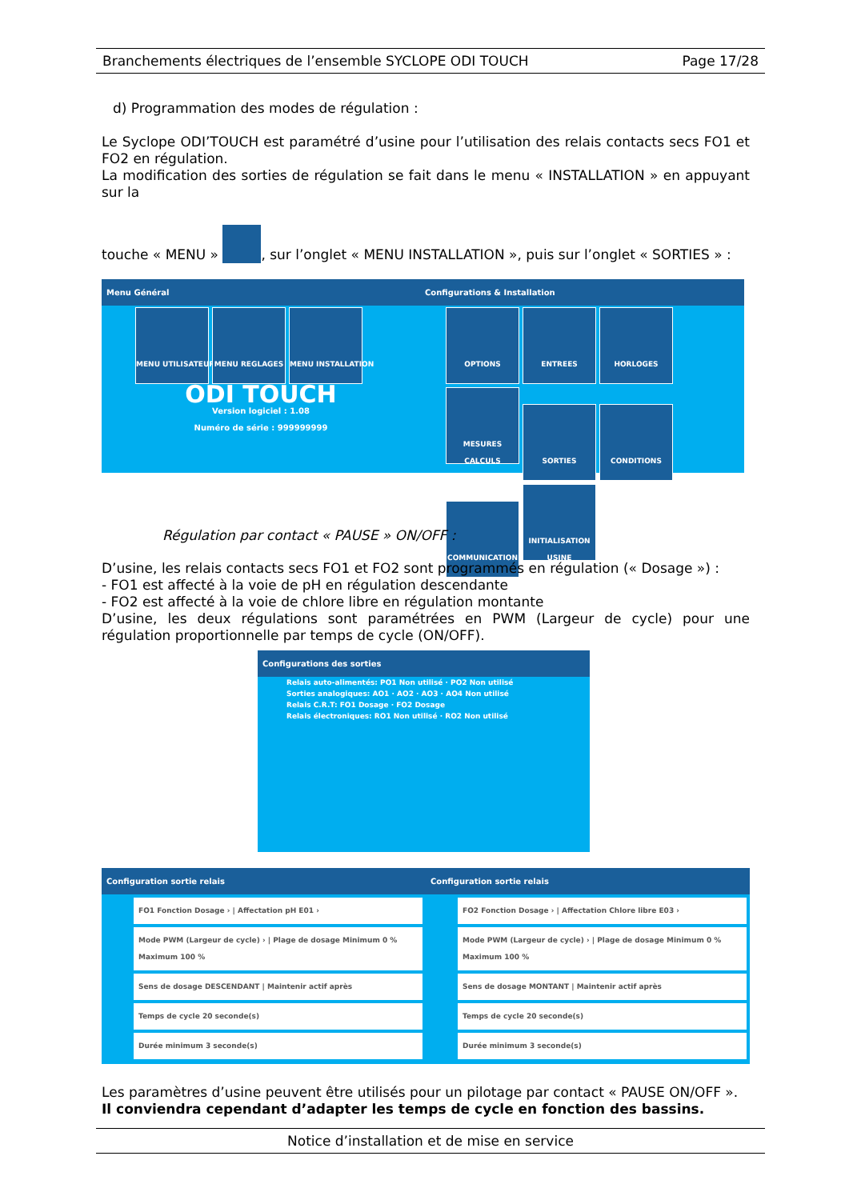Branchements électriques de l’ensemble SYCLOPE ODI TOUCH Page 17/28
d) Programmation des modes de régulation :
Le Syclope ODI’TOUCH est paramétré d’usine pour l’utilisation des relais contacts secs FO1 et FO2 en régulation.
La modification des sorties de régulation se fait dans le menu « INSTALLATION » en appuyant sur la
touche « MENU » , sur l’onglet « MENU INSTALLATION », puis sur l’onglet « SORTIES » :
Menu Général
MENU UTILISATEUR MENU REGLAGES MENU INSTALLATION
ODI TOUCH
Version logiciel : 1.08
Numéro de série : 999999999
Configurations & Installation
OPTIONS ENTREES HORLOGES MESURES CALCULS SORTIES CONDITIONS COMMUNICATION INITIALISATION USINE
Régulation par contact « PAUSE » ON/OFF :
D’usine, les relais contacts secs FO1 et FO2 sont programmés en régulation (« Dosage ») :
- FO1 est affecté à la voie de pH en régulation descendante
- FO2 est affecté à la voie de chlore libre en régulation montante
D’usine, les deux régulations sont paramétrées en PWM (Largeur de cycle) pour une régulation proportionnelle par temps de cycle (ON/OFF).
Configurations des sorties
Relais auto-alimentés: PO1 Non utilisé · PO2 Non utilisé
Sorties analogiques: AO1 · AO2 · AO3 · AO4 Non utilisé
Relais C.R.T: FO1 Dosage · FO2 Dosage
Relais électroniques: RO1 Non utilisé · RO2 Non utilisé
Configuration sortie relais
FO1 Fonction Dosage › | Affectation pH E01 ›
Mode PWM (Largeur de cycle) › | Plage de dosage Minimum 0 % Maximum 100 %
Sens de dosage DESCENDANT | Maintenir actif après
Temps de cycle 20 seconde(s)
Durée minimum 3 seconde(s)
Configuration sortie relais
FO2 Fonction Dosage › | Affectation Chlore libre E03 ›
Mode PWM (Largeur de cycle) › | Plage de dosage Minimum 0 % Maximum 100 %
Sens de dosage MONTANT | Maintenir actif après
Temps de cycle 20 seconde(s)
Durée minimum 3 seconde(s)
Les paramètres d’usine peuvent être utilisés pour un pilotage par contact « PAUSE ON/OFF ».
Il conviendra cependant d’adapter les temps de cycle en fonction des bassins.
Notice d’installation et de mise en service